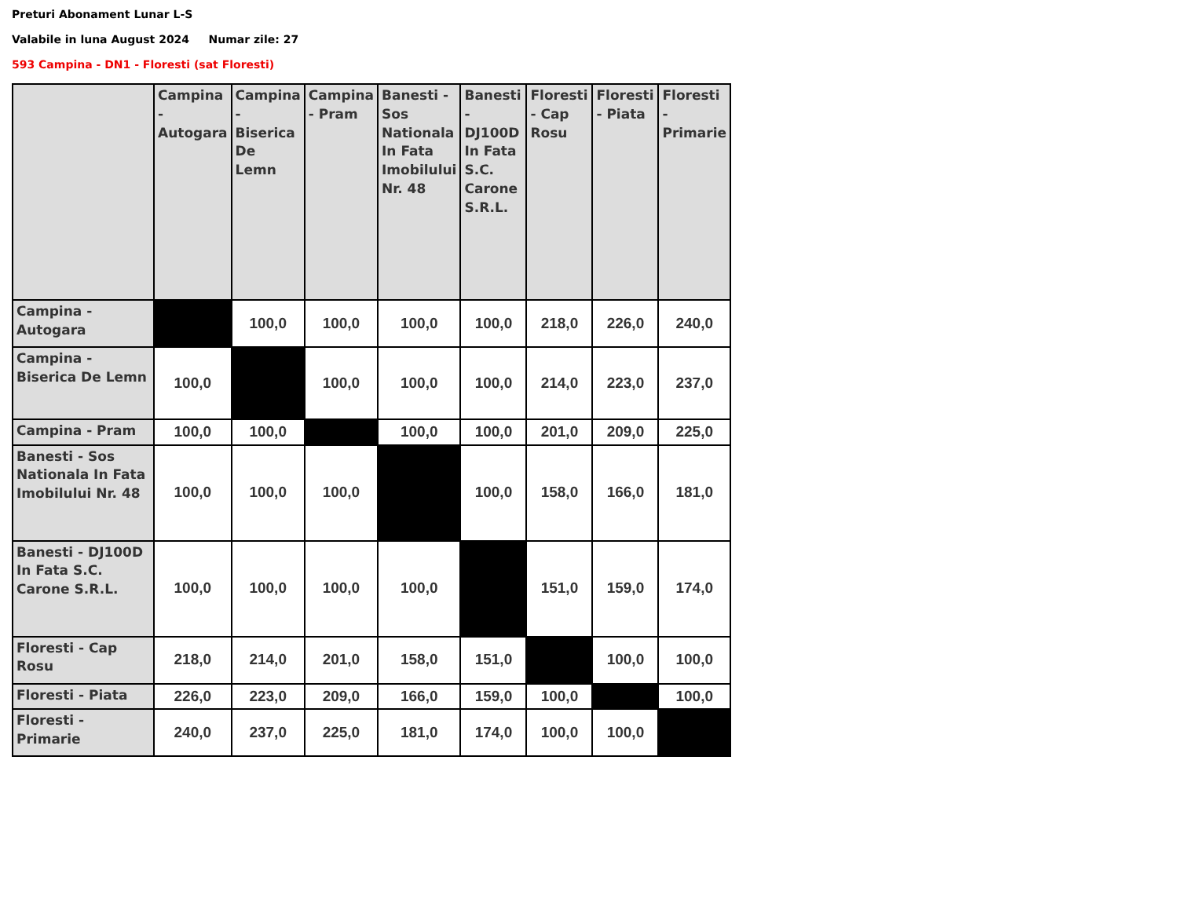Preturi Abonament Lunar L-S
Valabile in luna August 2024 Numar zile: 27
593 Campina - DN1 - Floresti (sat Floresti)
| | Campina - Autogara | Campina - Biserica De Lemn | Campina - Pram | Banesti - Sos Nationala In Fata Imobilului Nr. 48 | Banesti - DJ100D In Fata S.C. Carone S.R.L. | Floresti - Cap Rosu | Floresti - Piata | Floresti - Primarie |
| --- | --- | --- | --- | --- | --- | --- | --- | --- |
| Campina - Autogara | | 100,0 | 100,0 | 100,0 | 100,0 | 218,0 | 226,0 | 240,0 |
| Campina - Biserica De Lemn | 100,0 | | 100,0 | 100,0 | 100,0 | 214,0 | 223,0 | 237,0 |
| Campina - Pram | 100,0 | 100,0 | | 100,0 | 100,0 | 201,0 | 209,0 | 225,0 |
| Banesti - Sos Nationala In Fata Imobilului Nr. 48 | 100,0 | 100,0 | 100,0 | | 100,0 | 158,0 | 166,0 | 181,0 |
| Banesti - DJ100D In Fata S.C. Carone S.R.L. | 100,0 | 100,0 | 100,0 | 100,0 | | 151,0 | 159,0 | 174,0 |
| Floresti - Cap Rosu | 218,0 | 214,0 | 201,0 | 158,0 | 151,0 | | 100,0 | 100,0 |
| Floresti - Piata | 226,0 | 223,0 | 209,0 | 166,0 | 159,0 | 100,0 | | 100,0 |
| Floresti - Primarie | 240,0 | 237,0 | 225,0 | 181,0 | 174,0 | 100,0 | 100,0 | |